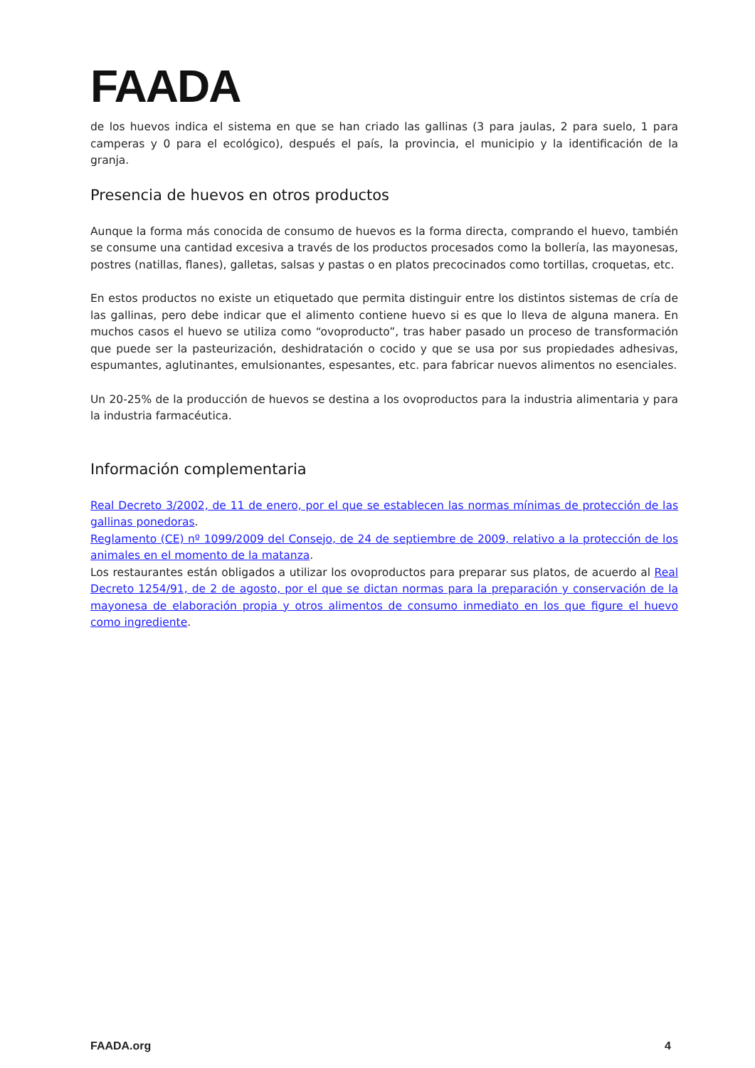FAADA
de los huevos indica el sistema en que se han criado las gallinas (3 para jaulas, 2 para suelo, 1 para camperas y 0 para el ecológico), después el país, la provincia, el municipio y la identificación de la granja.
Presencia de huevos en otros productos
Aunque la forma más conocida de consumo de huevos es la forma directa, comprando el huevo, también se consume una cantidad excesiva a través de los productos procesados como la bollería, las mayonesas, postres (natillas, flanes), galletas, salsas y pastas o en platos precocinados como tortillas, croquetas, etc.
En estos productos no existe un etiquetado que permita distinguir entre los distintos sistemas de cría de las gallinas, pero debe indicar que el alimento contiene huevo si es que lo lleva de alguna manera. En muchos casos el huevo se utiliza como “ovoproducto”, tras haber pasado un proceso de transformación que puede ser la pasteurización, deshidratación o cocido y que se usa por sus propiedades adhesivas, espumantes, aglutinantes, emulsionantes, espesantes, etc. para fabricar nuevos alimentos no esenciales.
Un 20-25% de la producción de huevos se destina a los ovoproductos para la industria alimentaria y para la industria farmacéutica.
Información complementaria
Real Decreto 3/2002, de 11 de enero, por el que se establecen las normas mínimas de protección de las gallinas ponedoras.
Reglamento (CE) nº 1099/2009 del Consejo, de 24 de septiembre de 2009, relativo a la protección de los animales en el momento de la matanza.
Los restaurantes están obligados a utilizar los ovoproductos para preparar sus platos, de acuerdo al Real Decreto 1254/91, de 2 de agosto, por el que se dictan normas para la preparación y conservación de la mayonesa de elaboración propia y otros alimentos de consumo inmediato en los que figure el huevo como ingrediente.
FAADA.org 4